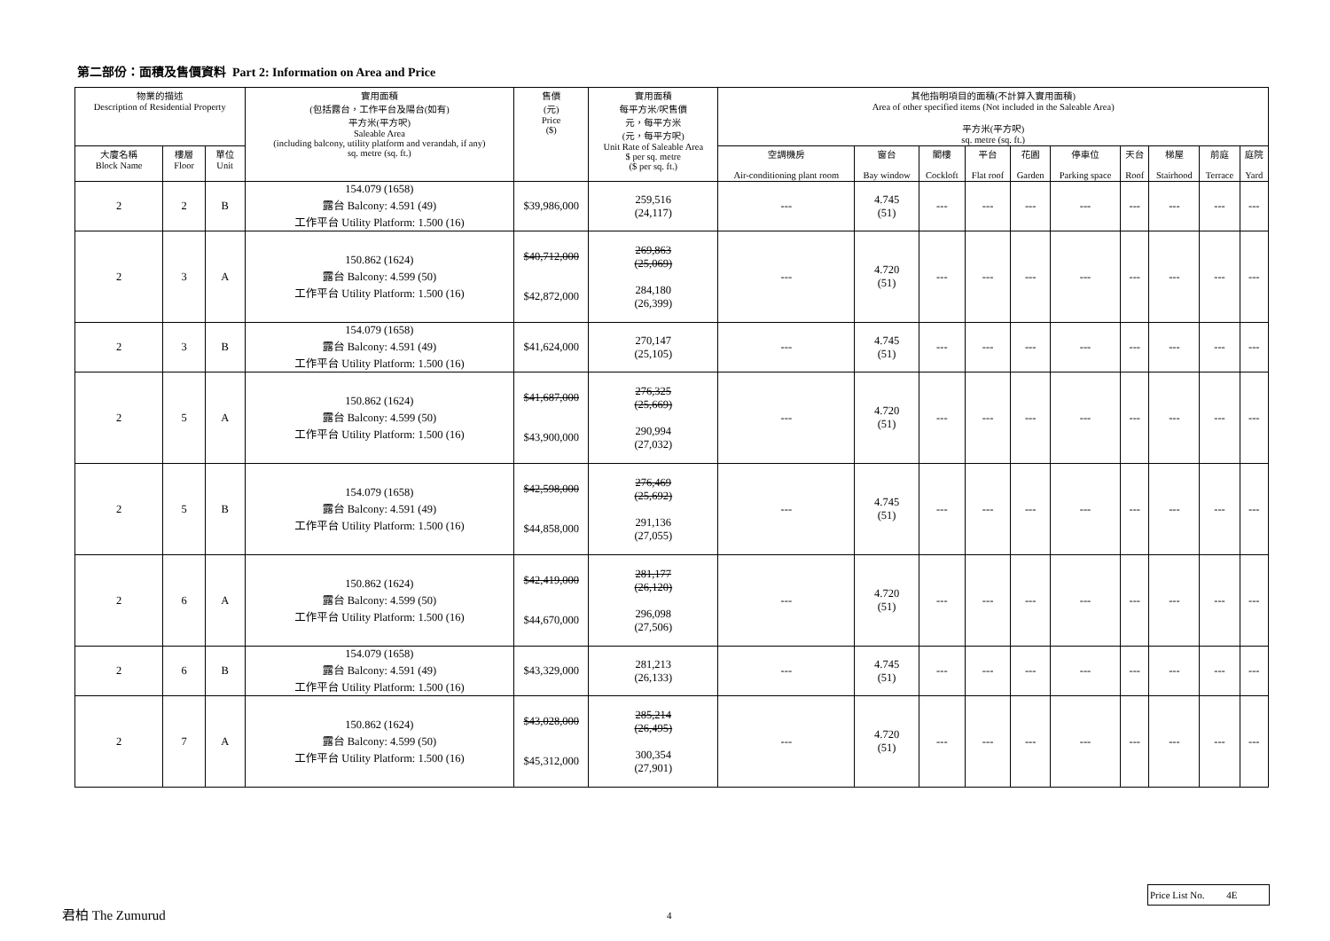第二部份：面積及售價資料 Part 2: Information on Area and Price
| 物業的描述 Description of Residential Property | | | 實用面積 (包括露台，工作平台及陽台(如有) 平方米(平方呎) Saleable Area (including balcony, utility platform and verandah, if any) sq. metre (sq. ft.) | 售價 (元) Price ($) | 實用面積 每平方米/呎售價 元，每平方米 (元，每平方呎) Unit Rate of Saleable Area $ per sq. metre ($ per sq. ft.) | 其他指明項目的面積(不計算入實用面積) Area of other specified items (Not included in the Saleable Area) 平方米(平方呎) sq. metre (sq. ft.) | | | | | | | | | |
| --- | --- | --- | --- | --- | --- | --- | --- | --- | --- | --- | --- | --- | --- | --- | --- |
| 大廈名稱 Block Name | 樓層 Floor | 單位 Unit | | | | 空調機房 Air-conditioning plant room | 窗台 Bay window | 閣樓 Cockloft | 平台 Flat roof | 花園 Garden | 停車位 Parking space | 天台 Roof | 梯屋 Stairhood | 前庭 Terrace | 庭院 Yard |
| 2 | 2 | B | 154.079 (1658) 露台 Balcony: 4.591 (49) 工作平台 Utility Platform: 1.500 (16) | $39,986,000 | 259,516 (24,117) | --- | 4.745 (51) | --- | --- | --- | --- | --- | --- | --- | --- |
| 2 | 3 | A | 150.862 (1624) 露台 Balcony: 4.599 (50) 工作平台 Utility Platform: 1.500 (16) | $40,712,000 $42,872,000 | 269,863 (25,069) 284,180 (26,399) | --- | 4.720 (51) | --- | --- | --- | --- | --- | --- | --- | --- |
| 2 | 3 | B | 154.079 (1658) 露台 Balcony: 4.591 (49) 工作平台 Utility Platform: 1.500 (16) | $41,624,000 | 270,147 (25,105) | --- | 4.745 (51) | --- | --- | --- | --- | --- | --- | --- | --- |
| 2 | 5 | A | 150.862 (1624) 露台 Balcony: 4.599 (50) 工作平台 Utility Platform: 1.500 (16) | $41,687,000 $43,900,000 | 276,325 (25,669) 290,994 (27,032) | --- | 4.720 (51) | --- | --- | --- | --- | --- | --- | --- | --- |
| 2 | 5 | B | 154.079 (1658) 露台 Balcony: 4.591 (49) 工作平台 Utility Platform: 1.500 (16) | $42,598,000 $44,858,000 | 276,469 (25,692) 291,136 (27,055) | --- | 4.745 (51) | --- | --- | --- | --- | --- | --- | --- | --- |
| 2 | 6 | A | 150.862 (1624) 露台 Balcony: 4.599 (50) 工作平台 Utility Platform: 1.500 (16) | $42,419,000 $44,670,000 | 281,177 (26,120) 296,098 (27,506) | --- | 4.720 (51) | --- | --- | --- | --- | --- | --- | --- | --- |
| 2 | 6 | B | 154.079 (1658) 露台 Balcony: 4.591 (49) 工作平台 Utility Platform: 1.500 (16) | $43,329,000 | 281,213 (26,133) | --- | 4.745 (51) | --- | --- | --- | --- | --- | --- | --- | --- |
| 2 | 7 | A | 150.862 (1624) 露台 Balcony: 4.599 (50) 工作平台 Utility Platform: 1.500 (16) | $43,028,000 $45,312,000 | 285,214 (26,495) 300,354 (27,901) | --- | 4.720 (51) | --- | --- | --- | --- | --- | --- | --- | --- |
Price List No. 4E
君柏 The Zumurud 4